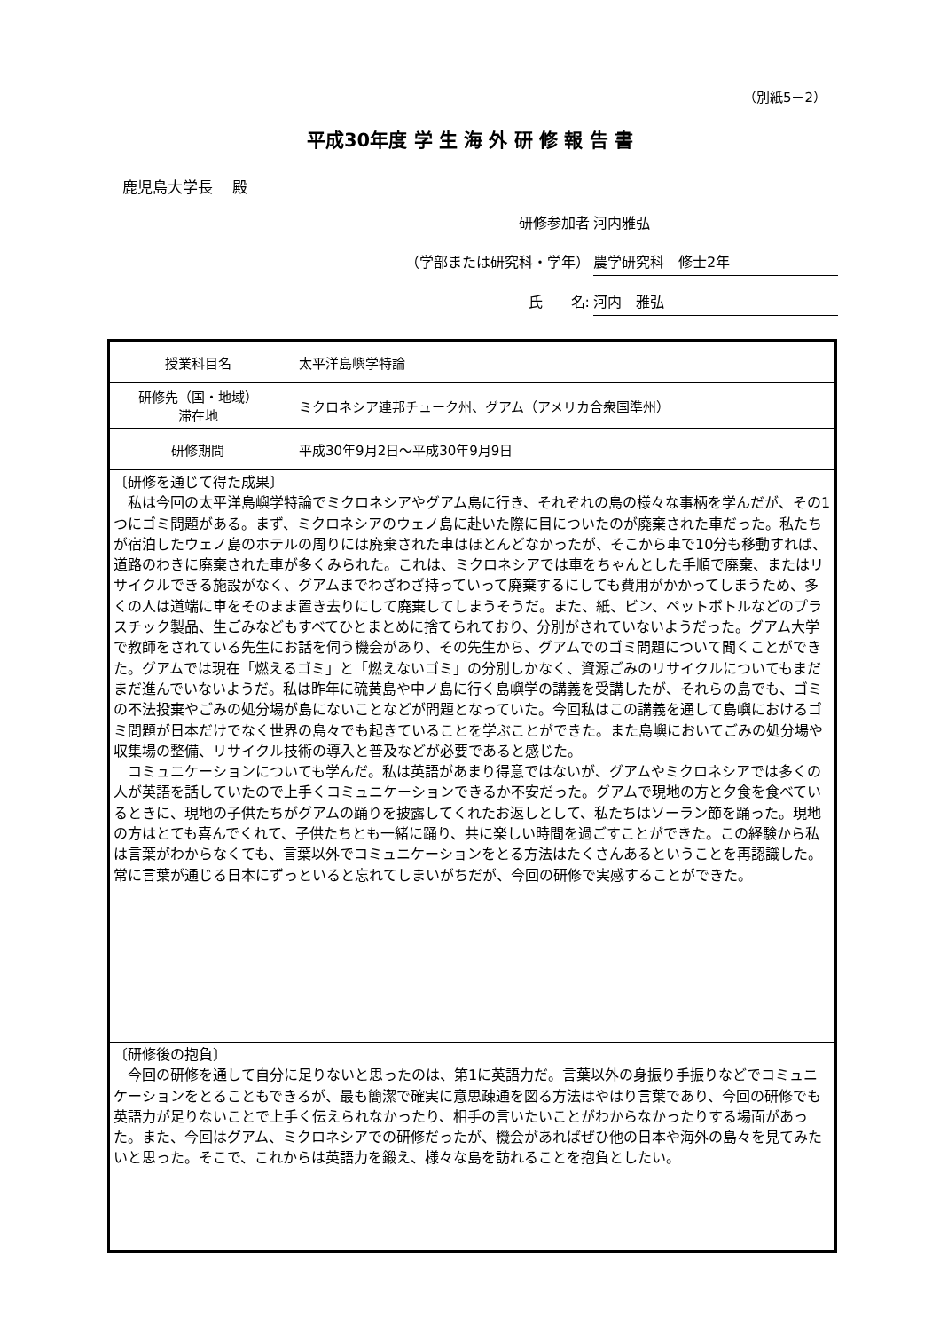（別紙5－2）
平成30年度 学 生 海 外 研 修 報 告 書
鹿児島大学長　 殿
研修参加者 河内雅弘
（学部または研究科・学年） 農学研究科　修士2年
氏　　名: 河内　雅弘
| 授業科目名 | 太平洋島嶼学特論 |
| 研修先（国・地域） 滞在地 | ミクロネシア連邦チューク州、グアム（アメリカ合衆国準州） |
| 研修期間 | 平成30年9月2日～平成30年9月9日 |
| 〔研修を通じて得た成果〕 私は今回の太平洋島嶼学特論でミクロネシアやグアム島に行き、それぞれの島の様々な事柄を学んだが、その1つにゴミ問題がある。まず、ミクロネシアのウェノ島に赴いた際に目についたのが廃棄された車だった。私たちが宿泊したウェノ島のホテルの周りには廃棄された車はほとんどなかったが、そこから車で10分も移動すれば、道路のわきに廃棄された車が多くみられた。これは、ミクロネシアでは車をちゃんとした手順で廃棄、またはリサイクルできる施設がなく、グアムまでわざわざ持っていって廃棄するにしても費用がかかってしまうため、多くの人は道端に車をそのまま置き去りにして廃棄してしまうそうだ。また、紙、ビン、ペットボトルなどのプラスチック製品、生ごみなどもすべてひとまとめに捨てられており、分別がされていないようだった。グアム大学で教師をされている先生にお話を伺う機会があり、その先生から、グアムでのゴミ問題について聞くことができた。グアムでは現在「燃えるゴミ」と「燃えないゴミ」の分別しかなく、資源ごみのリサイクルについてもまだまだ進んでいないようだ。私は昨年に硫黄島や中ノ島に行く島嶼学の講義を受講したが、それらの島でも、ゴミの不法投棄やごみの処分場が島にないことなどが問題となっていた。今回私はこの講義を通して島嶼におけるゴミ問題が日本だけでなく世界の島々でも起きていることを学ぶことができた。また島嶼においてごみの処分場や収集場の整備、リサイクル技術の導入と普及などが必要であると感じた。 コミュニケーションについても学んだ。私は英語があまり得意ではないが、グアムやミクロネシアでは多くの人が英語を話していたので上手くコミュニケーションできるか不安だった。グアムで現地の方と夕食を食べているときに、現地の子供たちがグアムの踊りを披露してくれたお返しとして、私たちはソーラン節を踊った。現地の方はとても喜んでくれて、子供たちとも一緒に踊り、共に楽しい時間を過ごすことができた。この経験から私は言葉がわからなくても、言葉以外でコミュニケーションをとる方法はたくさんあるということを再認識した。常に言葉が通じる日本にずっといると忘れてしまいがちだが、今回の研修で実感することができた。 | |
| 〔研修後の抱負〕 今回の研修を通して自分に足りないと思ったのは、第1に英語力だ。言葉以外の身振り手振りなどでコミュニケーションをとることもできるが、最も簡潔で確実に意思疎通を図る方法はやはり言葉であり、今回の研修でも英語力が足りないことで上手く伝えられなかったり、相手の言いたいことがわからなかったりする場面があった。また、今回はグアム、ミクロネシアでの研修だったが、機会があればぜひ他の日本や海外の島々を見てみたいと思った。そこで、これからは英語力を鍛え、様々な島を訪れることを抱負としたい。 | |